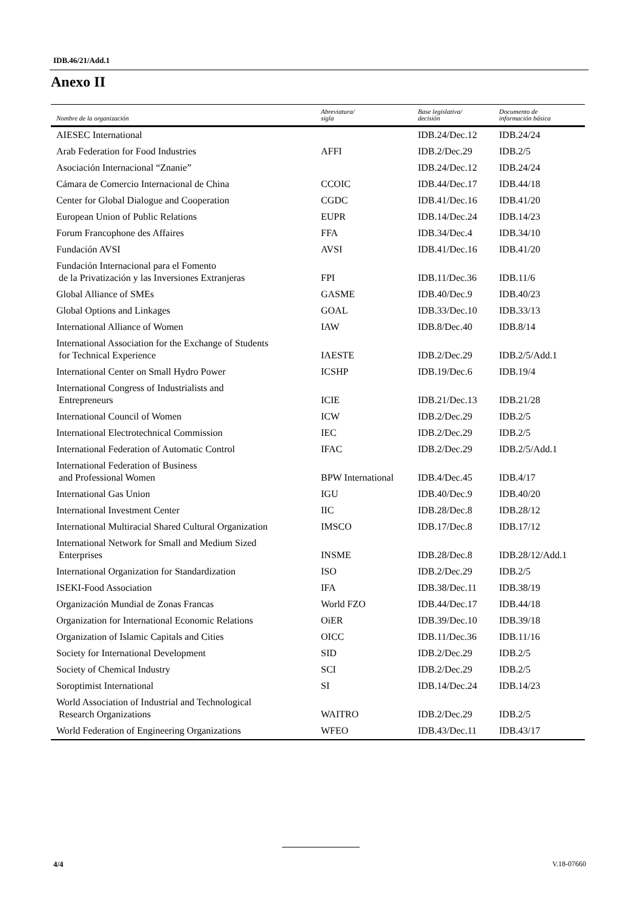IDB.46/21/Add.1
Anexo II
| Nombre de la organización | Abreviatura/ sigla | Base legislativa/ decisión | Documento de información básica |
| --- | --- | --- | --- |
| AIESEC International | | IDB.24/Dec.12 | IDB.24/24 |
| Arab Federation for Food Industries | AFFI | IDB.2/Dec.29 | IDB.2/5 |
| Asociación Internacional “Znanie” | | IDB.24/Dec.12 | IDB.24/24 |
| Cámara de Comercio Internacional de China | CCOIC | IDB.44/Dec.17 | IDB.44/18 |
| Center for Global Dialogue and Cooperation | CGDC | IDB.41/Dec.16 | IDB.41/20 |
| European Union of Public Relations | EUPR | IDB.14/Dec.24 | IDB.14/23 |
| Forum Francophone des Affaires | FFA | IDB.34/Dec.4 | IDB.34/10 |
| Fundación AVSI | AVSI | IDB.41/Dec.16 | IDB.41/20 |
| Fundación Internacional para el Fomento de la Privatización y las Inversiones Extranjeras | FPI | IDB.11/Dec.36 | IDB.11/6 |
| Global Alliance of SMEs | GASME | IDB.40/Dec.9 | IDB.40/23 |
| Global Options and Linkages | GOAL | IDB.33/Dec.10 | IDB.33/13 |
| International Alliance of Women | IAW | IDB.8/Dec.40 | IDB.8/14 |
| International Association for the Exchange of Students for Technical Experience | IAESTE | IDB.2/Dec.29 | IDB.2/5/Add.1 |
| International Center on Small Hydro Power | ICSHP | IDB.19/Dec.6 | IDB.19/4 |
| International Congress of Industrialists and Entrepreneurs | ICIE | IDB.21/Dec.13 | IDB.21/28 |
| International Council of Women | ICW | IDB.2/Dec.29 | IDB.2/5 |
| International Electrotechnical Commission | IEC | IDB.2/Dec.29 | IDB.2/5 |
| International Federation of Automatic Control | IFAC | IDB.2/Dec.29 | IDB.2/5/Add.1 |
| International Federation of Business and Professional Women | BPW International | IDB.4/Dec.45 | IDB.4/17 |
| International Gas Union | IGU | IDB.40/Dec.9 | IDB.40/20 |
| International Investment Center | IIC | IDB.28/Dec.8 | IDB.28/12 |
| International Multiracial Shared Cultural Organization | IMSCO | IDB.17/Dec.8 | IDB.17/12 |
| International Network for Small and Medium Sized Enterprises | INSME | IDB.28/Dec.8 | IDB.28/12/Add.1 |
| International Organization for Standardization | ISO | IDB.2/Dec.29 | IDB.2/5 |
| ISEKI-Food Association | IFA | IDB.38/Dec.11 | IDB.38/19 |
| Organización Mundial de Zonas Francas | World FZO | IDB.44/Dec.17 | IDB.44/18 |
| Organization for International Economic Relations | OiER | IDB.39/Dec.10 | IDB.39/18 |
| Organization of Islamic Capitals and Cities | OICC | IDB.11/Dec.36 | IDB.11/16 |
| Society for International Development | SID | IDB.2/Dec.29 | IDB.2/5 |
| Society of Chemical Industry | SCI | IDB.2/Dec.29 | IDB.2/5 |
| Soroptimist International | SI | IDB.14/Dec.24 | IDB.14/23 |
| World Association of Industrial and Technological Research Organizations | WAITRO | IDB.2/Dec.29 | IDB.2/5 |
| World Federation of Engineering Organizations | WFEO | IDB.43/Dec.11 | IDB.43/17 |
4/4 V.18-07660